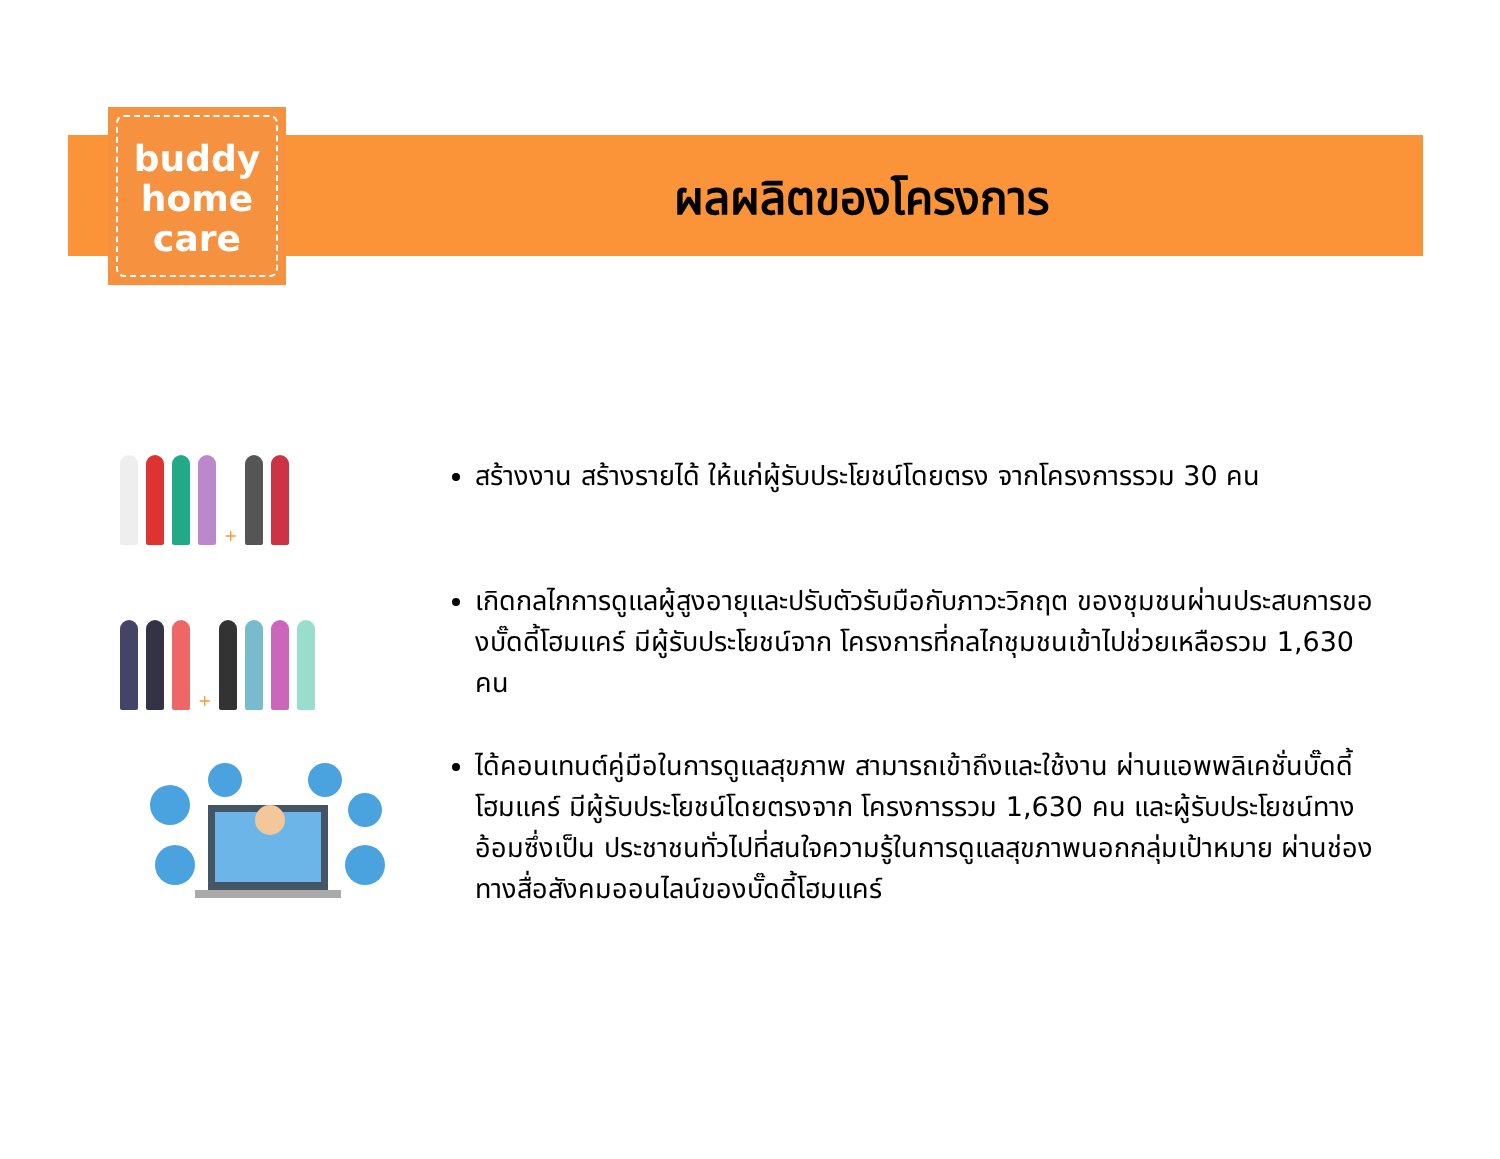buddy
home
care
ผลผลิตของโครงการ
+
สร้างงาน สร้างรายได้ ให้แก่ผู้รับประโยชน์โดยตรง จากโครงการรวม 30 คน
+
เกิดกลไกการดูแลผู้สูงอายุและปรับตัวรับมือกับภาวะวิกฤต ของชุมชนผ่านประสบการของบั๊ดดี้โฮมแคร์ มีผู้รับประโยชน์จาก โครงการที่กลไกชุมชนเข้าไปช่วยเหลือรวม 1,630 คน
ได้คอนเทนต์คู่มือในการดูแลสุขภาพ สามารถเข้าถึงและใช้งาน ผ่านแอพพลิเคชั่นบั๊ดดี้โฮมแคร์ มีผู้รับประโยชน์โดยตรงจาก โครงการรวม 1,630 คน และผู้รับประโยชน์ทางอ้อมซึ่งเป็น ประชาชนทั่วไปที่สนใจความรู้ในการดูแลสุขภาพนอกกลุ่มเป้าหมาย ผ่านช่องทางสื่อสังคมออนไลน์ของบั๊ดดี้โฮมแคร์